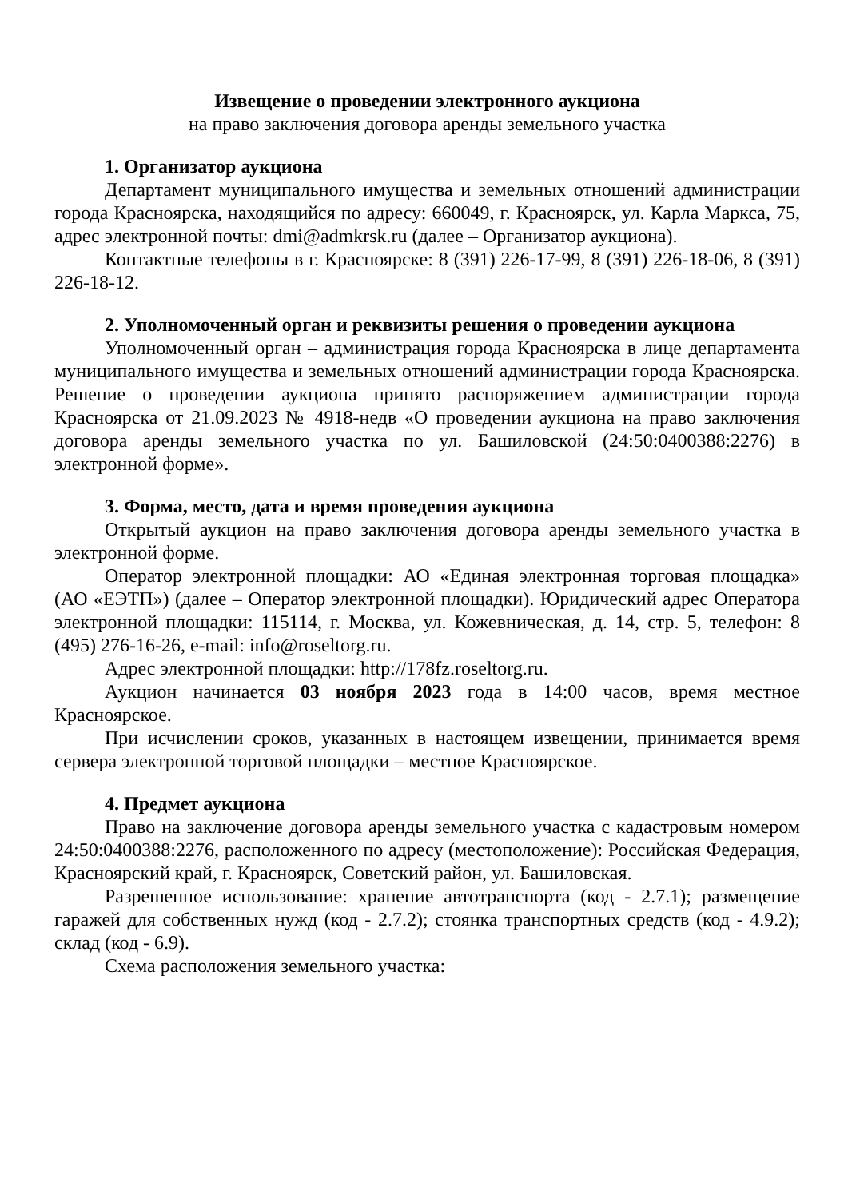Извещение о проведении электронного аукциона
на право заключения договора аренды земельного участка
1. Организатор аукциона
Департамент муниципального имущества и земельных отношений администрации города Красноярска, находящийся по адресу: 660049, г. Красноярск, ул. Карла Маркса, 75, адрес электронной почты: dmi@admkrsk.ru (далее – Организатор аукциона).
Контактные телефоны в г. Красноярске: 8 (391) 226-17-99, 8 (391) 226-18-06, 8 (391) 226-18-12.
2. Уполномоченный орган и реквизиты решения о проведении аукциона
Уполномоченный орган – администрация города Красноярска в лице департамента муниципального имущества и земельных отношений администрации города Красноярска. Решение о проведении аукциона принято распоряжением администрации города Красноярска от 21.09.2023 № 4918-недв «О проведении аукциона на право заключения договора аренды земельного участка по ул. Башиловской (24:50:0400388:2276) в электронной форме».
3. Форма, место, дата и время проведения аукциона
Открытый аукцион на право заключения договора аренды земельного участка в электронной форме.
Оператор электронной площадки: АО «Единая электронная торговая площадка» (АО «ЕЭТП») (далее – Оператор электронной площадки). Юридический адрес Оператора электронной площадки: 115114, г. Москва, ул. Кожевническая, д. 14, стр. 5, телефон: 8 (495) 276-16-26, e-mail: info@roseltorg.ru.
Адрес электронной площадки: http://178fz.roseltorg.ru.
Аукцион начинается 03 ноября 2023 года в 14:00 часов, время местное Красноярское.
При исчислении сроков, указанных в настоящем извещении, принимается время сервера электронной торговой площадки – местное Красноярское.
4. Предмет аукциона
Право на заключение договора аренды земельного участка с кадастровым номером 24:50:0400388:2276, расположенного по адресу (местоположение): Российская Федерация, Красноярский край, г. Красноярск, Советский район, ул. Башиловская.
Разрешенное использование: хранение автотранспорта (код - 2.7.1); размещение гаражей для собственных нужд (код - 2.7.2); стоянка транспортных средств (код - 4.9.2); склад (код - 6.9).
Схема расположения земельного участка: